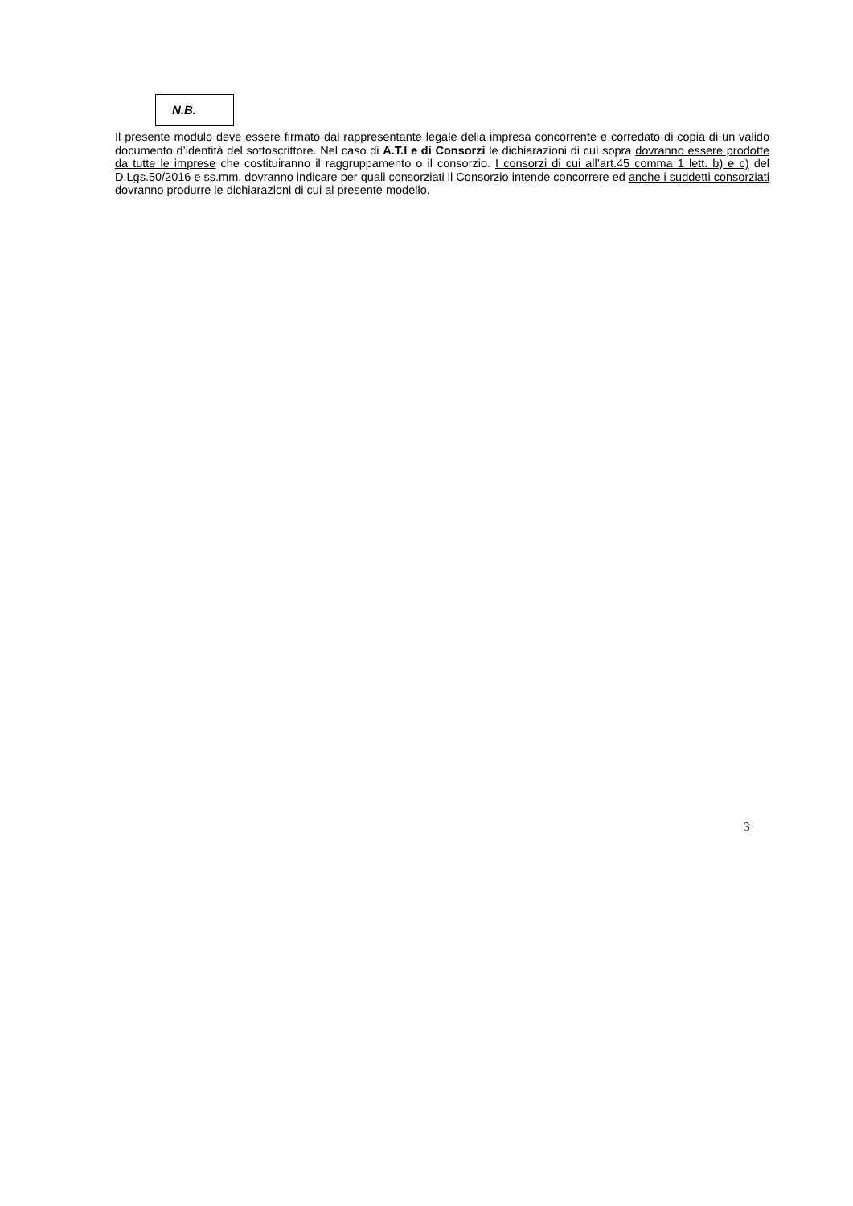N.B.
Il presente modulo deve essere firmato dal rappresentante legale della impresa concorrente e corredato di copia di un valido documento d’identità del sottoscrittore. Nel caso di A.T.I e di Consorzi le dichiarazioni di cui sopra dovranno essere prodotte da tutte le imprese che costituiranno il raggruppamento o il consorzio. I consorzi di cui all’art.45 comma 1 lett. b) e c) del D.Lgs.50/2016 e ss.mm. dovranno indicare per quali consorziati il Consorzio intende concorrere ed anche i suddetti consorziati dovranno produrre le dichiarazioni di cui al presente modello.
3